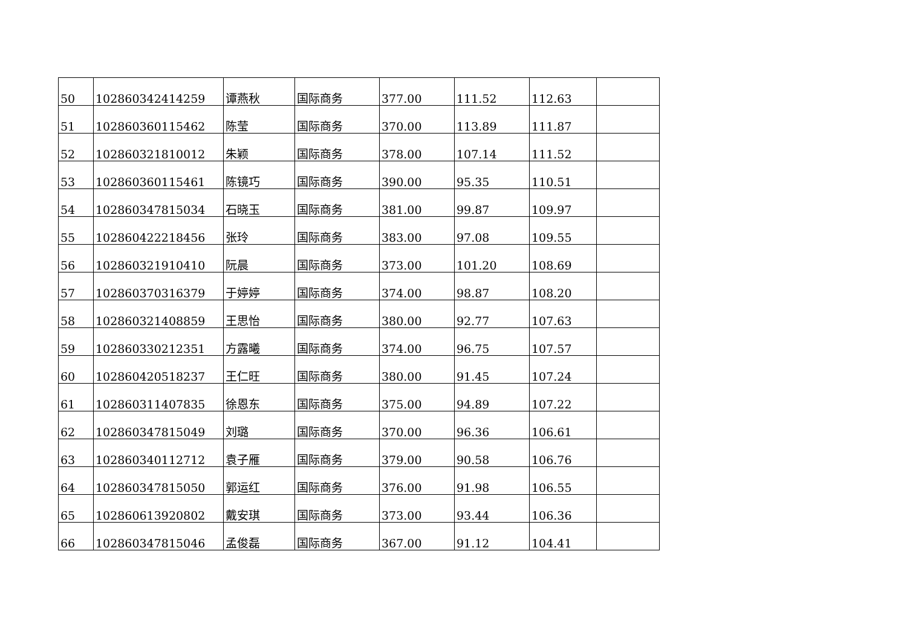| 50 | 102860342414259 | 谭燕秋 | 国际商务 | 377.00 | 111.52 | 112.63 | |
| 51 | 102860360115462 | 陈莹 | 国际商务 | 370.00 | 113.89 | 111.87 | |
| 52 | 102860321810012 | 朱颖 | 国际商务 | 378.00 | 107.14 | 111.52 | |
| 53 | 102860360115461 | 陈镜巧 | 国际商务 | 390.00 | 95.35 | 110.51 | |
| 54 | 102860347815034 | 石晓玉 | 国际商务 | 381.00 | 99.87 | 109.97 | |
| 55 | 102860422218456 | 张玲 | 国际商务 | 383.00 | 97.08 | 109.55 | |
| 56 | 102860321910410 | 阮晨 | 国际商务 | 373.00 | 101.20 | 108.69 | |
| 57 | 102860370316379 | 于婷婷 | 国际商务 | 374.00 | 98.87 | 108.20 | |
| 58 | 102860321408859 | 王思怡 | 国际商务 | 380.00 | 92.77 | 107.63 | |
| 59 | 102860330212351 | 方露曦 | 国际商务 | 374.00 | 96.75 | 107.57 | |
| 60 | 102860420518237 | 王仁旺 | 国际商务 | 380.00 | 91.45 | 107.24 | |
| 61 | 102860311407835 | 徐恩东 | 国际商务 | 375.00 | 94.89 | 107.22 | |
| 62 | 102860347815049 | 刘璐 | 国际商务 | 370.00 | 96.36 | 106.61 | |
| 63 | 102860340112712 | 袁子雁 | 国际商务 | 379.00 | 90.58 | 106.76 | |
| 64 | 102860347815050 | 郭运红 | 国际商务 | 376.00 | 91.98 | 106.55 | |
| 65 | 102860613920802 | 戴安琪 | 国际商务 | 373.00 | 93.44 | 106.36 | |
| 66 | 102860347815046 | 孟俊磊 | 国际商务 | 367.00 | 91.12 | 104.41 | |